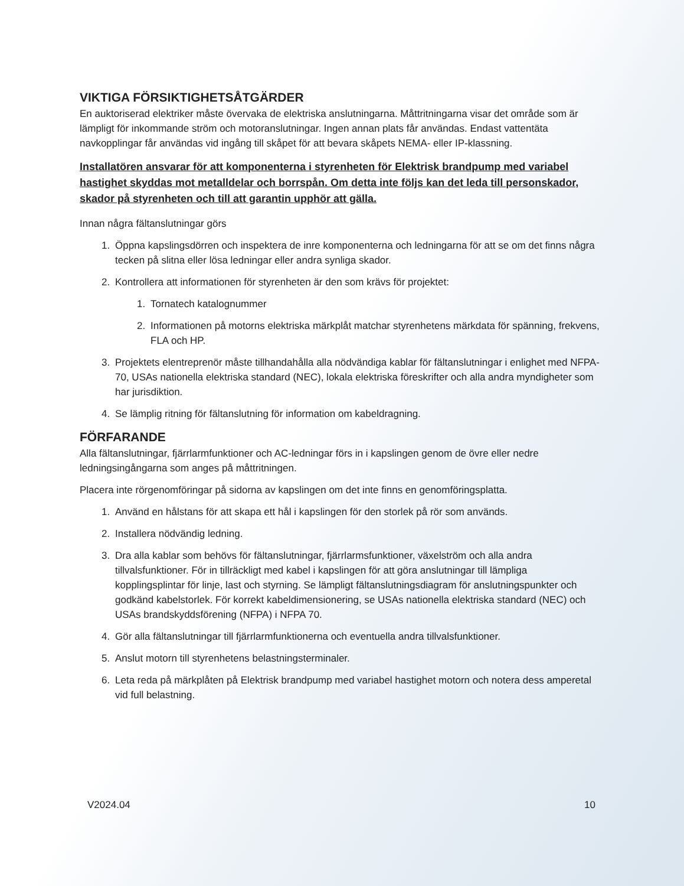VIKTIGA FÖRSIKTIGHETSÅTGÄRDER
En auktoriserad elektriker måste övervaka de elektriska anslutningarna. Måttritningarna visar det område som är lämpligt för inkommande ström och motoranslutningar. Ingen annan plats får användas. Endast vattentäta navkopplingar får användas vid ingång till skåpet för att bevara skåpets NEMA- eller IP-klassning.
Installatören ansvarar för att komponenterna i styrenheten för Elektrisk brandpump med variabel hastighet skyddas mot metalldelar och borrspån. Om detta inte följs kan det leda till personskador, skador på styrenheten och till att garantin upphör att gälla.
Innan några fältanslutningar görs
1. Öppna kapslingsdörren och inspektera de inre komponenterna och ledningarna för att se om det finns några tecken på slitna eller lösa ledningar eller andra synliga skador.
2. Kontrollera att informationen för styrenheten är den som krävs för projektet:
1. Tornatech katalognummer
2. Informationen på motorns elektriska märkplåt matchar styrenhetens märkdata för spänning, frekvens, FLA och HP.
3. Projektets elentreprenör måste tillhandahålla alla nödvändiga kablar för fältanslutningar i enlighet med NFPA-70, USAs nationella elektriska standard (NEC), lokala elektriska föreskrifter och alla andra myndigheter som har jurisdiktion.
4. Se lämplig ritning för fältanslutning för information om kabeldragning.
FÖRFARANDE
Alla fältanslutningar, fjärrlarmfunktioner och AC-ledningar förs in i kapslingen genom de övre eller nedre ledningsingångarna som anges på måttritningen.
Placera inte rörgenomföringar på sidorna av kapslingen om det inte finns en genomföringsplatta.
1. Använd en hålstans för att skapa ett hål i kapslingen för den storlek på rör som används.
2. Installera nödvändig ledning.
3. Dra alla kablar som behövs för fältanslutningar, fjärrlarmsfunktioner, växelström och alla andra tillvalsfunktioner. För in tillräckligt med kabel i kapslingen för att göra anslutningar till lämpliga kopplingsplintar för linje, last och styrning. Se lämpligt fältanslutningsdiagram för anslutningspunkter och godkänd kabelstorlek. För korrekt kabeldimensionering, se USAs nationella elektriska standard (NEC) och USAs brandskyddsförening (NFPA) i NFPA 70.
4. Gör alla fältanslutningar till fjärrlarmfunktionerna och eventuella andra tillvalsfunktioner.
5. Anslut motorn till styrenhetens belastningsterminaler.
6. Leta reda på märkplåten på Elektrisk brandpump med variabel hastighet motorn och notera dess amperetal vid full belastning.
V2024.04 10